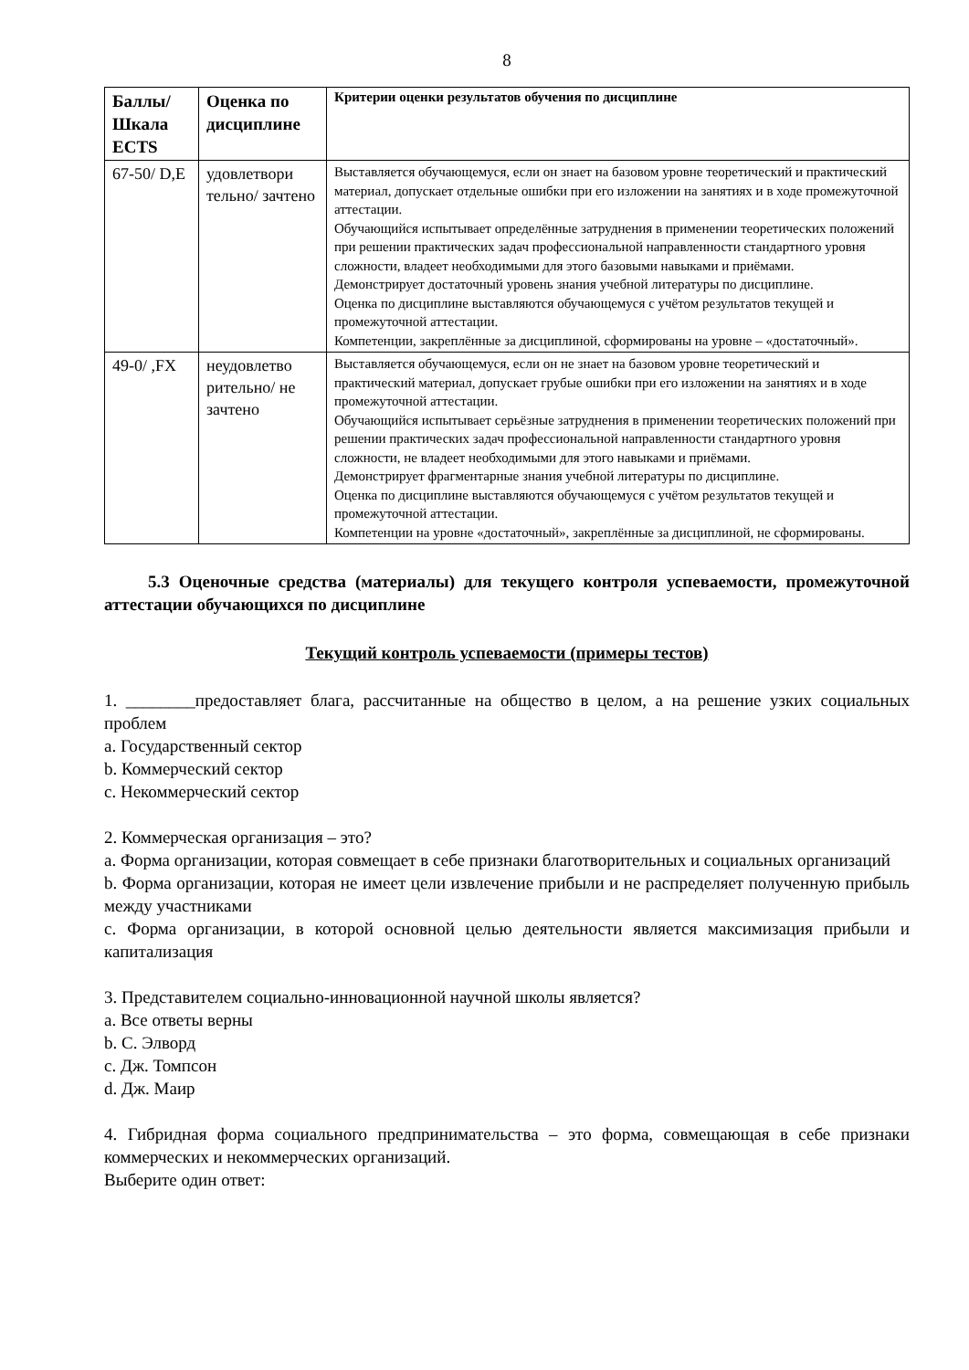8
| Баллы/ Шкала ECTS | Оценка по дисциплине | Критерии оценки результатов обучения по дисциплине |
| --- | --- | --- |
| 67-50/ D,E | удовлетвори тельно/ зачтено | Выставляется обучающемуся, если он знает на базовом уровне теоретический и практический материал, допускает отдельные ошибки при его изложении на занятиях и в ходе промежуточной аттестации. Обучающийся испытывает определённые затруднения в применении теоретических положений при решении практических задач профессиональной направленности стандартного уровня сложности, владеет необходимыми для этого базовыми навыками и приёмами. Демонстрирует достаточный уровень знания учебной литературы по дисциплине. Оценка по дисциплине выставляются обучающемуся с учётом результатов текущей и промежуточной аттестации. Компетенции, закреплённые за дисциплиной, сформированы на уровне – «достаточный». |
| 49-0/ ,FX | неудовлетво рительно/ не зачтено | Выставляется обучающемуся, если он не знает на базовом уровне теоретический и практический материал, допускает грубые ошибки при его изложении на занятиях и в ходе промежуточной аттестации. Обучающийся испытывает серьёзные затруднения в применении теоретических положений при решении практических задач профессиональной направленности стандартного уровня сложности, не владеет необходимыми для этого навыками и приёмами. Демонстрирует фрагментарные знания учебной литературы по дисциплине. Оценка по дисциплине выставляются обучающемуся с учётом результатов текущей и промежуточной аттестации. Компетенции на уровне «достаточный», закреплённые за дисциплиной, не сформированы. |
5.3 Оценочные средства (материалы) для текущего контроля успеваемости, промежуточной аттестации обучающихся по дисциплине
Текущий контроль успеваемости (примеры тестов)
1. ________предоставляет блага, рассчитанные на общество в целом, а на решение узких социальных проблем
a. Государственный сектор
b. Коммерческий сектор
c. Некоммерческий сектор
2. Коммерческая организация – это?
a. Форма организации, которая совмещает в себе признаки благотворительных и социальных организаций
b. Форма организации, которая не имеет цели извлечение прибыли и не распределяет полученную прибыль между участниками
c. Форма организации, в которой основной целью деятельности является максимизация прибыли и капитализация
3. Представителем социально-инновационной научной школы является?
a. Все ответы верны
b. С. Элворд
c. Дж. Томпсон
d. Дж. Маир
4. Гибридная форма социального предпринимательства – это форма, совмещающая в себе признаки коммерческих и некоммерческих организаций.
Выберите один ответ: